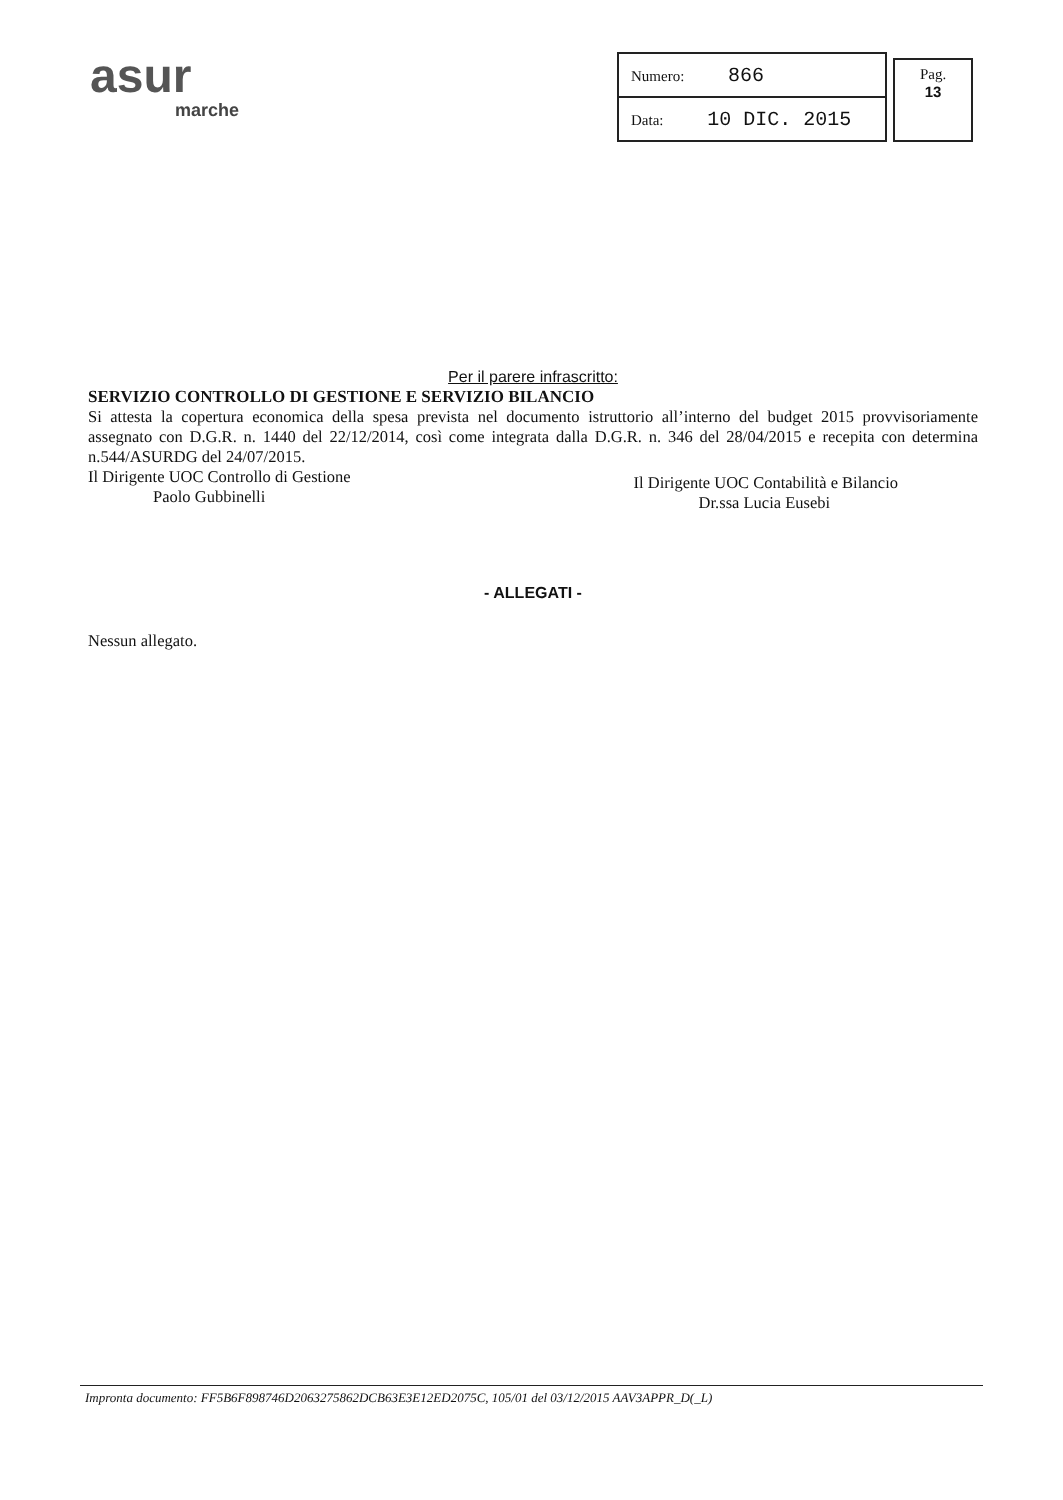asur
marche
| Numero: 866 |
| Data: 10 DIC. 2015 |
Pag.
13
Per il parere infrascritto:
SERVIZIO CONTROLLO DI GESTIONE E SERVIZIO BILANCIO
Si attesta la copertura economica della spesa prevista nel documento istruttorio all’interno del budget 2015 provvisoriamente assegnato con D.G.R. n. 1440 del 22/12/2014, così come integrata dalla D.G.R. n. 346 del 28/04/2015 e recepita con determina n.544/ASURDG del 24/07/2015.
Il Dirigente UOC Controllo di Gestione
Paolo Gubbinelli
Il Dirigente UOC Contabilità e Bilancio
Dr.ssa Lucia Eusebi
- ALLEGATI -
Nessun allegato.
Impronta documento: FF5B6F898746D2063275862DCB63E3E12ED2075C, 105/01 del 03/12/2015 AAV3APPR_D(_L)